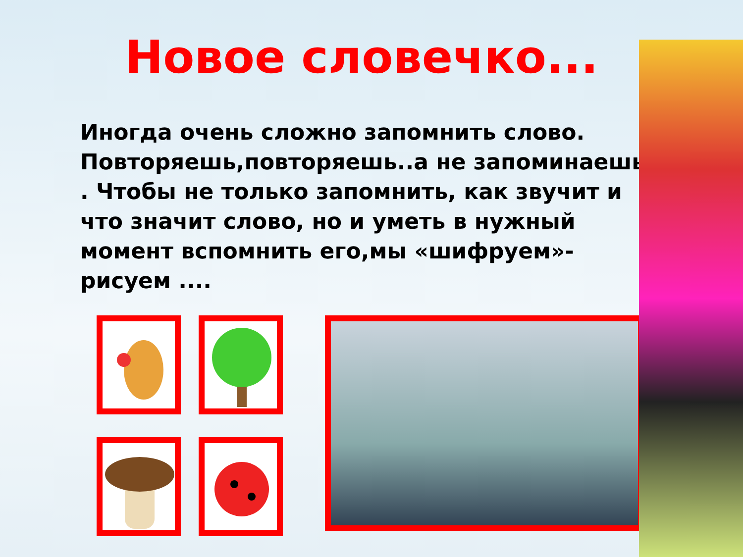Новое словечко...
Иногда очень сложно запомнить слово. Повторяешь,повторяешь..а не запоминаешь . Чтобы не только запомнить, как звучит и что значит слово, но и уметь в нужный момент вспомнить его,мы «шифруем»-рисуем ....